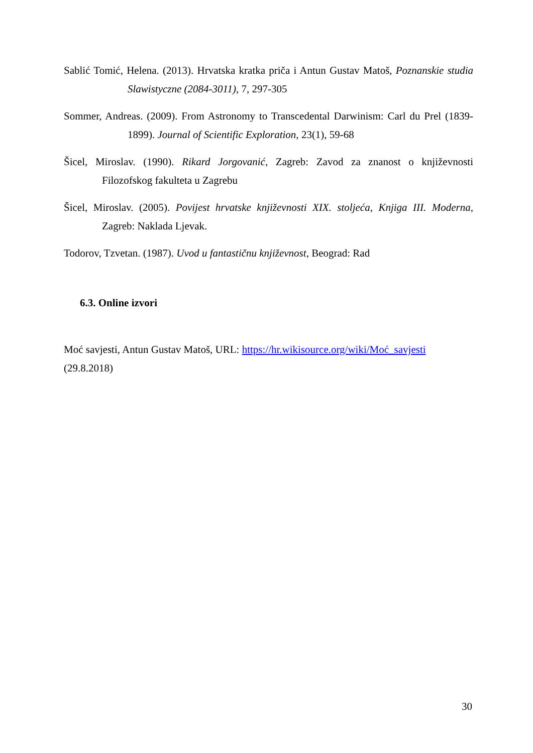Sablić Tomić, Helena. (2013). Hrvatska kratka priča i Antun Gustav Matoš, Poznanskie studia Slawistyczne (2084-3011), 7, 297-305
Sommer, Andreas. (2009). From Astronomy to Transcedental Darwinism: Carl du Prel (1839-1899). Journal of Scientific Exploration, 23(1), 59-68
Šicel, Miroslav. (1990). Rikard Jorgovanić, Zagreb: Zavod za znanost o književnosti Filozofskog fakulteta u Zagrebu
Šicel, Miroslav. (2005). Povijest hrvatske književnosti XIX. stoljeća, Knjiga III. Moderna, Zagreb: Naklada Ljevak.
Todorov, Tzvetan. (1987). Uvod u fantastičnu književnost, Beograd: Rad
6.3. Online izvori
Moć savjesti, Antun Gustav Matoš, URL: https://hr.wikisource.org/wiki/Moć_savjesti
(29.8.2018)
30